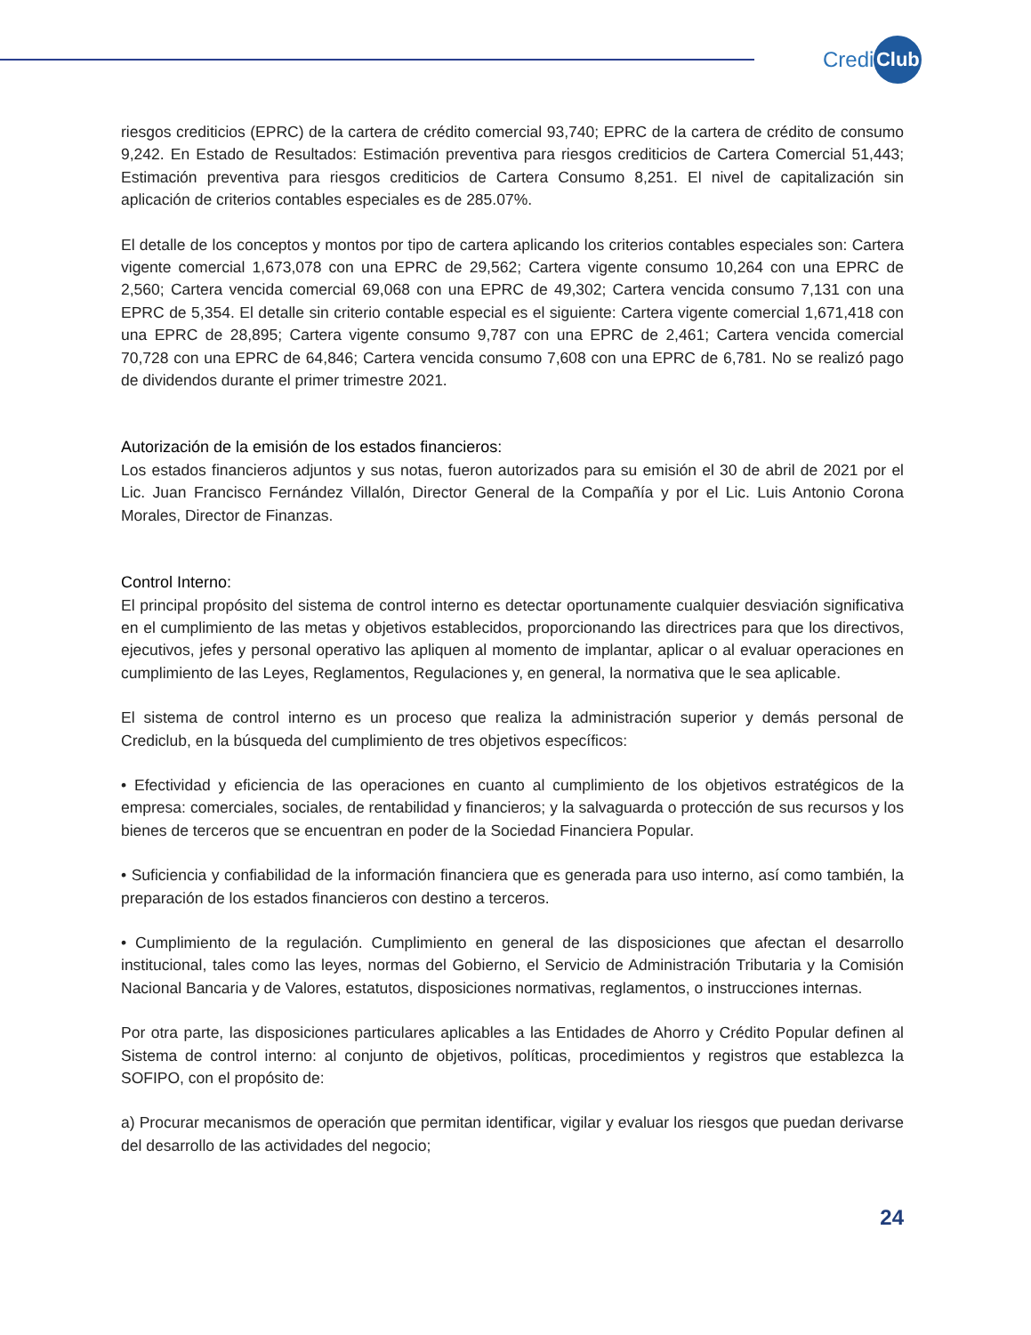Credi Club
riesgos crediticios (EPRC) de la cartera de crédito comercial 93,740; EPRC de la cartera de crédito de consumo 9,242. En Estado de Resultados: Estimación preventiva para riesgos crediticios de Cartera Comercial 51,443; Estimación preventiva para riesgos crediticios de Cartera Consumo 8,251. El nivel de capitalización sin aplicación de criterios contables especiales es de 285.07%.
El detalle de los conceptos y montos por tipo de cartera aplicando los criterios contables especiales son: Cartera vigente comercial 1,673,078 con una EPRC de 29,562; Cartera vigente consumo 10,264 con una EPRC de 2,560; Cartera vencida comercial 69,068 con una EPRC de 49,302; Cartera vencida consumo 7,131 con una EPRC de 5,354. El detalle sin criterio contable especial es el siguiente: Cartera vigente comercial 1,671,418 con una EPRC de 28,895; Cartera vigente consumo 9,787 con una EPRC de 2,461; Cartera vencida comercial 70,728 con una EPRC de 64,846; Cartera vencida consumo 7,608 con una EPRC de 6,781. No se realizó pago de dividendos durante el primer trimestre 2021.
Autorización de la emisión de los estados financieros:
Los estados financieros adjuntos y sus notas, fueron autorizados para su emisión el 30 de abril de 2021 por el Lic. Juan Francisco Fernández Villalón, Director General de la Compañía y por el Lic. Luis Antonio Corona Morales, Director de Finanzas.
Control Interno:
El principal propósito del sistema de control interno es detectar oportunamente cualquier desviación significativa en el cumplimiento de las metas y objetivos establecidos, proporcionando las directrices para que los directivos, ejecutivos, jefes y personal operativo las apliquen al momento de implantar, aplicar o al evaluar operaciones en cumplimiento de las Leyes, Reglamentos, Regulaciones y, en general, la normativa que le sea aplicable.
El sistema de control interno es un proceso que realiza la administración superior y demás personal de Crediclub, en la búsqueda del cumplimiento de tres objetivos específicos:
• Efectividad y eficiencia de las operaciones en cuanto al cumplimiento de los objetivos estratégicos de la empresa: comerciales, sociales, de rentabilidad y financieros; y la salvaguarda o protección de sus recursos y los bienes de terceros que se encuentran en poder de la Sociedad Financiera Popular.
• Suficiencia y confiabilidad de la información financiera que es generada para uso interno, así como también, la preparación de los estados financieros con destino a terceros.
• Cumplimiento de la regulación. Cumplimiento en general de las disposiciones que afectan el desarrollo institucional, tales como las leyes, normas del Gobierno, el Servicio de Administración Tributaria y la Comisión Nacional Bancaria y de Valores, estatutos, disposiciones normativas, reglamentos, o instrucciones internas.
Por otra parte, las disposiciones particulares aplicables a las Entidades de Ahorro y Crédito Popular definen al Sistema de control interno: al conjunto de objetivos, políticas, procedimientos y registros que establezca la SOFIPO, con el propósito de:
a) Procurar mecanismos de operación que permitan identificar, vigilar y evaluar los riesgos que puedan derivarse del desarrollo de las actividades del negocio;
24